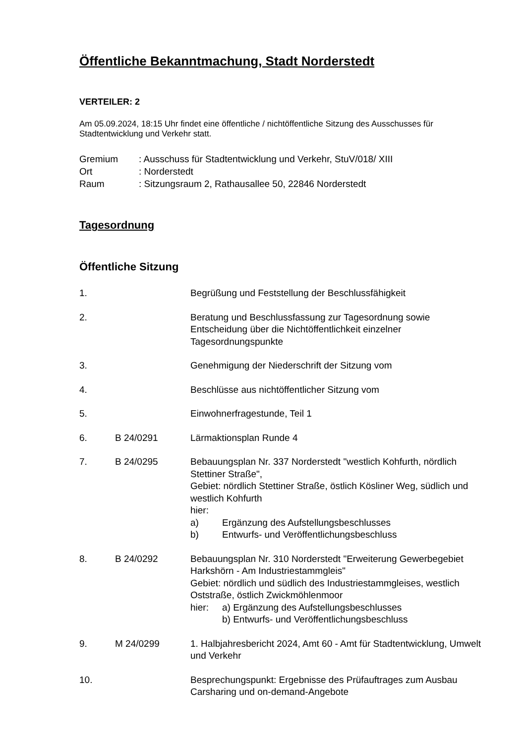Öffentliche Bekanntmachung, Stadt Norderstedt
VERTEILER: 2
Am 05.09.2024, 18:15 Uhr findet eine öffentliche / nichtöffentliche Sitzung des Ausschusses für Stadtentwicklung und Verkehr statt.
Gremium: Ausschuss für Stadtentwicklung und Verkehr, StuV/018/ XIII
Ort: Norderstedt
Raum: Sitzungsraum 2, Rathausallee 50, 22846 Norderstedt
Tagesordnung
Öffentliche Sitzung
1. Begrüßung und Feststellung der Beschlussfähigkeit
2. Beratung und Beschlussfassung zur Tagesordnung sowie Entscheidung über die Nichtöffentlichkeit einzelner Tagesordnungspunkte
3. Genehmigung der Niederschrift der Sitzung vom
4. Beschlüsse aus nichtöffentlicher Sitzung vom
5. Einwohnerfragestunde, Teil 1
6. B 24/0291 Lärmaktionsplan Runde 4
7. B 24/0295 Bebauungsplan Nr. 337 Norderstedt "westlich Kohfurth, nördlich Stettiner Straße",
Gebiet: nördlich Stettiner Straße, östlich Kösliner Weg, südlich und westlich Kohfurth
hier:
a) Ergänzung des Aufstellungsbeschlusses
b) Entwurfs- und Veröffentlichungsbeschluss
8. B 24/0292 Bebauungsplan Nr. 310 Norderstedt "Erweiterung Gewerbegebiet Harkshörn - Am Industriestammgleis"
Gebiet: nördlich und südlich des Industriestammgleises, westlich Oststraße, östlich Zwickmöhlenmoor
hier: a) Ergänzung des Aufstellungsbeschlusses
b) Entwurfs- und Veröffentlichungsbeschluss
9. M 24/0299 1. Halbjahresbericht 2024, Amt 60 - Amt für Stadtentwicklung, Umwelt und Verkehr
10. Besprechungspunkt: Ergebnisse des Prüfauftrages zum Ausbau Carsharing und on-demand-Angebote